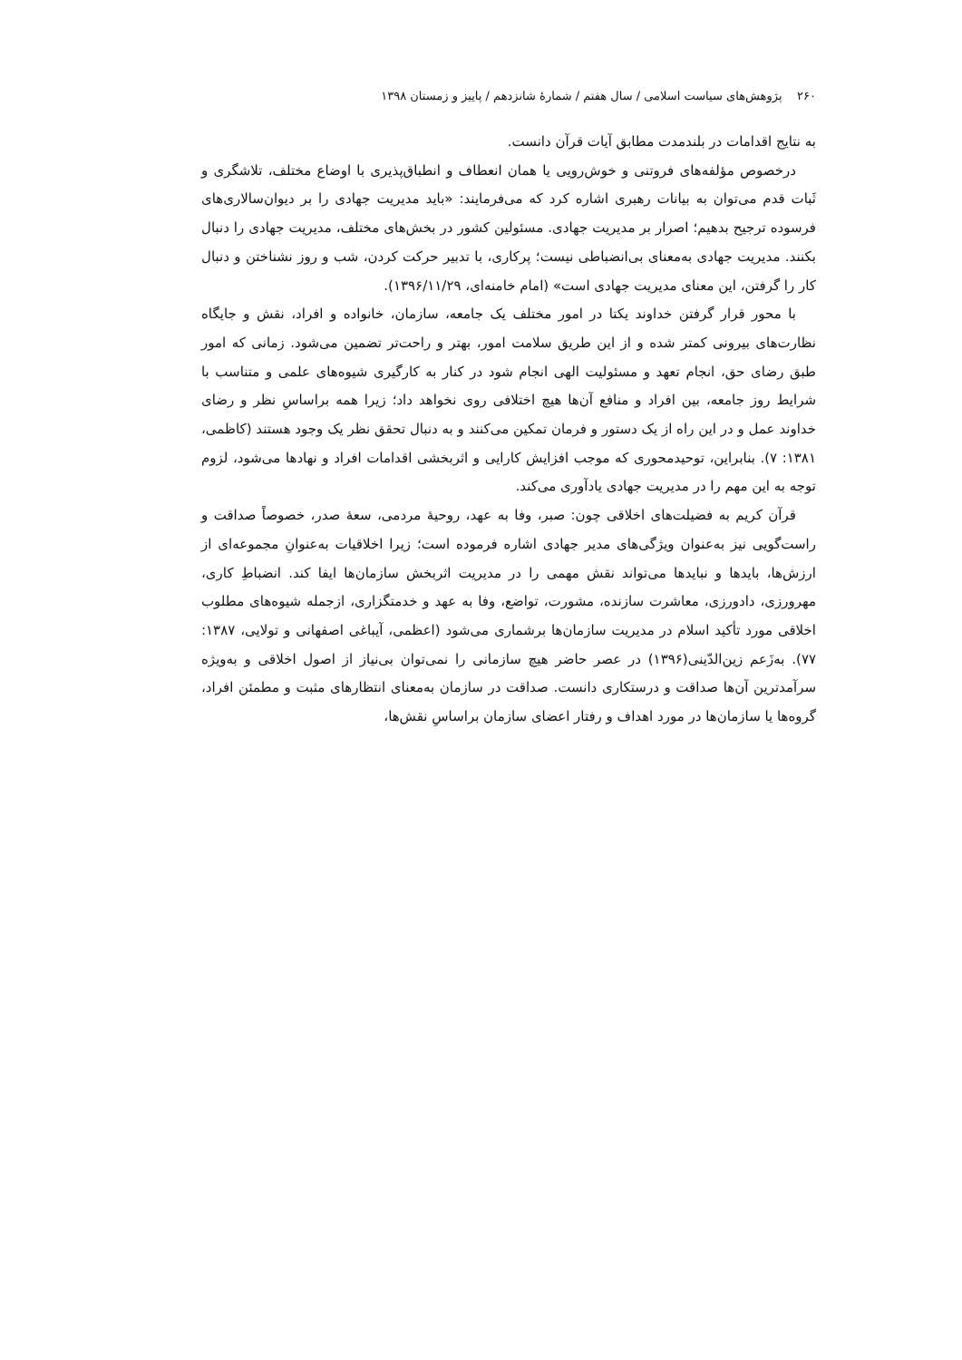۲۶۰ پژوهش‌های سیاست اسلامی / سال هفتم / شمارهٔ شانزدهم / پاییز و زمستان ۱۳۹۸
به نتایج اقدامات در بلندمدت مطابق آیات قرآن دانست.
درخصوص مؤلفه‌های فروتنی و خوش‌رویی یا همان انعطاف و انطباق‌پذیری با اوضاع مختلف، تلاشگری و ثَبات قدم می‌توان به بیانات رهبری اشاره کرد که می‌فرمایند: «باید مدیریت جهادی را بر دیوان‌سالاری‌های فرسوده ترجیح بدهیم؛ اصرار بر مدیریت جهادی. مسئولین کشور در بخش‌های مختلف، مدیریت جهادی را دنبال بکنند. مدیریت جهادی به‌معنای بی‌انضباطی نیست؛ پرکاری، با تدبیر حرکت کردن، شب و روز نشناختن و دنبال کار را گرفتن، این معنای مدیریت جهادی است» (امام خامنه‌ای، ۱۳۹۶/۱۱/۲۹).
با محور قرار گرفتن خداوند یکتا در امور مختلف یک جامعه، سازمان، خانواده و افراد، نقش و جایگاه نظارت‌های بیرونی کمتر شده و از این طریق سلامت امور، بهتر و راحت‌تر تضمین می‌شود. زمانی که امور طبق رضای حق، انجام تعهد و مسئولیت الهی انجام شود در کنار به کارگیری شیوه‌های علمی و متناسب با شرایط روز جامعه، بین افراد و منافع آن‌ها هیچ اختلافی روی نخواهد داد؛ زیرا همه براساسِ نظر و رضای خداوند عمل و در این راه از یک دستور و فرمان تمکین می‌کنند و به دنبال تحقق نظر یک وجود هستند (کاظمی، ۱۳۸۱: ۷). بنابراین، توحیدمحوری که موجب افزایش کارایی و اثربخشی اقدامات افراد و نهادها می‌شود، لزوم توجه به این مهم را در مدیریت جهادی یادآوری می‌کند.
قرآن کریم به فضیلت‌های اخلاقی چون: صبر، وفا به عهد، روحیهٔ مردمی، سعهٔ صدر، خصوصاً صداقت و راست‌گویی نیز به‌عنوان ویژگی‌های مدیر جهادی اشاره فرموده است؛ زیرا اخلاقیات به‌عنوانِ مجموعه‌ای از ارزش‌ها، بایدها و نبایدها می‌تواند نقش مهمی را در مدیریت اثربخش سازمان‌ها ایفا کند. انضباطِ کاری، مهرورزی، دادورزی، معاشرت سازنده، مشورت، تواضع، وفا به عهد و خدمتگزاری، ازجمله شیوه‌های مطلوب اخلاقی مورد تأکید اسلام در مدیریت سازمان‌ها برشماری می‌شود (اعظمی، آیباغی اصفهانی و تولایی، ۱۳۸۷: ۷۷). به‌زَعم زین‌الدّینی(۱۳۹۶) در عصر حاضر هیچ سازمانی را نمی‌توان بی‌نیاز از اصول اخلاقی و به‌ویژه سرآمدترین آن‌ها صداقت و درستکاری دانست. صداقت در سازمان به‌معنای انتظارهای مثبت و مطمئن افراد، گروه‌ها یا سازمان‌ها در مورد اهداف و رفتار اعضای سازمان براساسِ نقش‌ها،